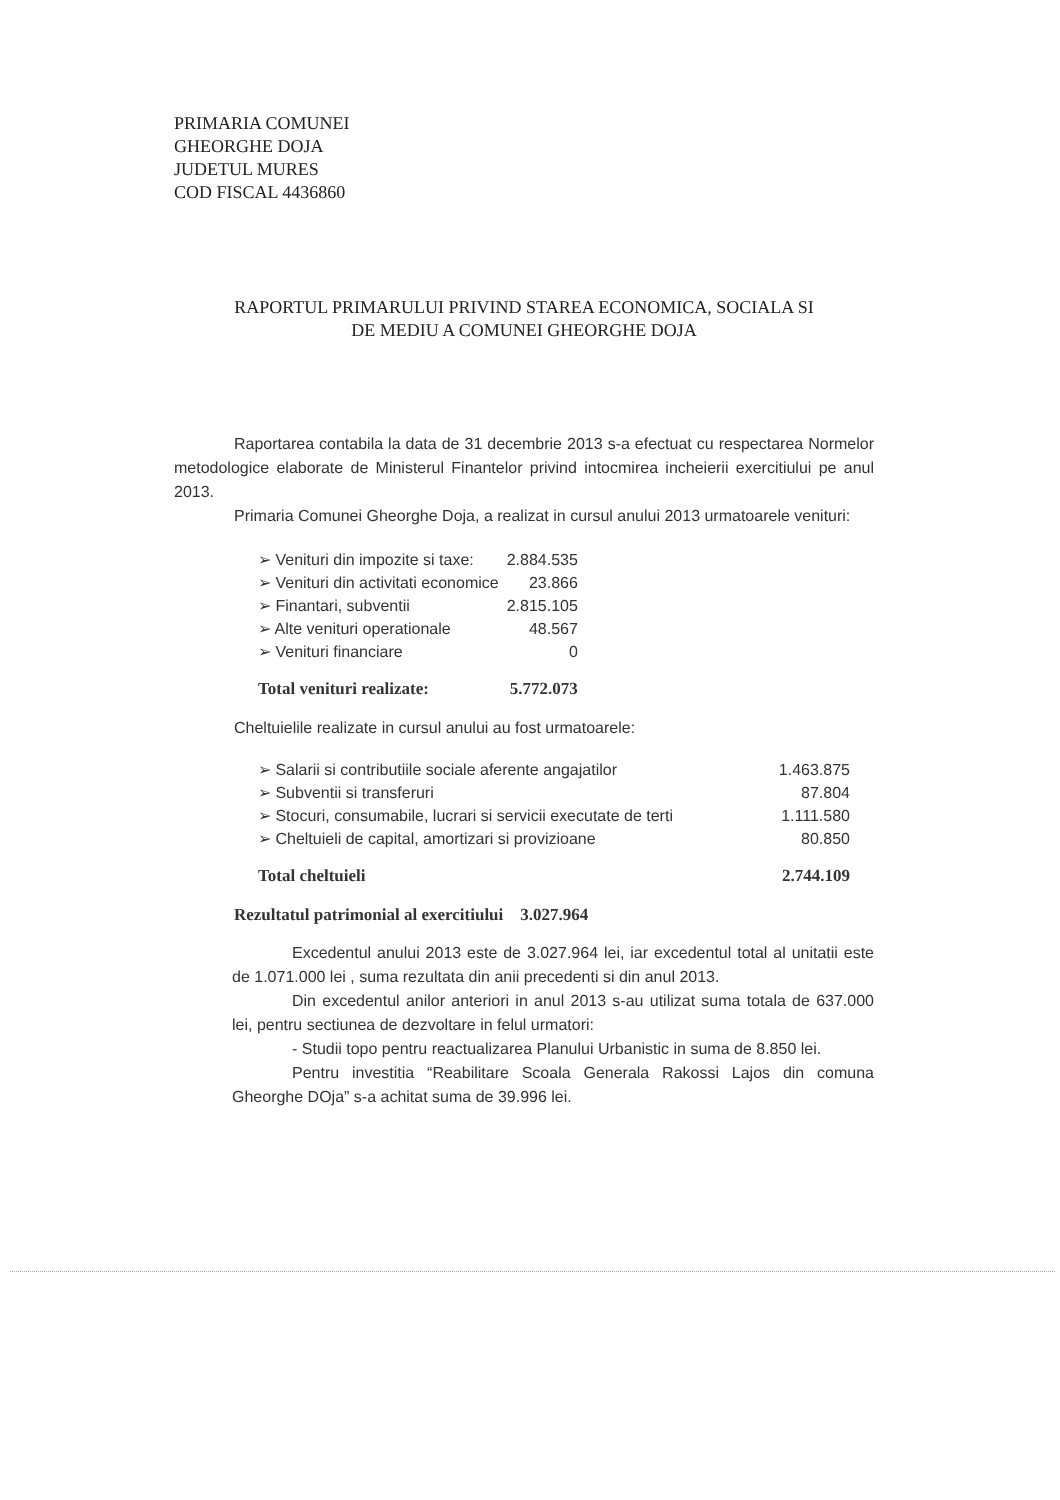PRIMARIA COMUNEI
GHEORGHE DOJA
JUDETUL MURES
COD FISCAL 4436860
RAPORTUL PRIMARULUI PRIVIND STAREA ECONOMICA, SOCIALA SI
DE MEDIU A COMUNEI GHEORGHE DOJA
Raportarea contabila la data de 31 decembrie 2013 s-a efectuat cu respectarea Normelor metodologice elaborate de Ministerul Finantelor privind intocmirea incheierii exercitiului pe anul 2013.
Primaria Comunei Gheorghe Doja, a realizat in cursul anului 2013 urmatoarele venituri:
| ➢ Venituri din impozite si taxe: | 2.884.535 |
| ➢ Venituri din activitati economice | 23.866 |
| ➢ Finantari, subventii | 2.815.105 |
| ➢ Alte venituri operationale | 48.567 |
| ➢ Venituri financiare | 0 |
| Total venituri realizate: | 5.772.073 |
Cheltuielile realizate in cursul anului au fost urmatoarele:
| ➢ Salarii si contributiile sociale aferente angajatilor | 1.463.875 |
| ➢ Subventii si transferuri | 87.804 |
| ➢ Stocuri, consumabile, lucrari si servicii executate de terti | 1.111.580 |
| ➢ Cheltuieli de capital, amortizari si provizioane | 80.850 |
| Total cheltuieli | 2.744.109 |
Rezultatul patrimonial al exercitiului 3.027.964
Excedentul anului 2013 este de 3.027.964 lei, iar excedentul total al unitatii este de 1.071.000 lei , suma rezultata din anii precedenti si din anul 2013.
Din excedentul anilor anteriori in anul 2013 s-au utilizat suma totala de 637.000 lei, pentru sectiunea de dezvoltare in felul urmatori:
- Studii topo pentru reactualizarea Planului Urbanistic in suma de 8.850 lei.
Pentru investitia “Reabilitare Scoala Generala Rakossi Lajos din comuna Gheorghe DOja” s-a achitat suma de 39.996 lei.